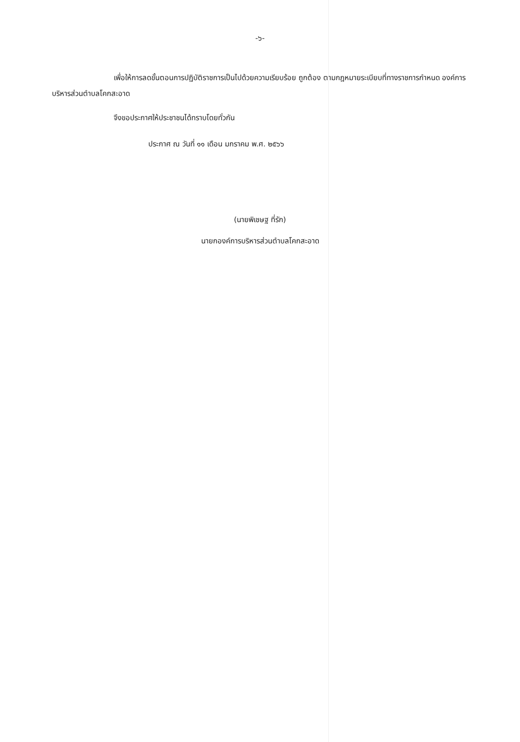-๖-
เพื่อให้การลดขั้นตอนการปฏิบัติราชการเป็นไปด้วยความเรียบร้อย ถูกต้อง ตามกฎหมายระเบียบที่ทางราชการกำหนด องค์การบริหารส่วนตำบลโคกสะอาด
จึงขอประกาศให้ประชาชนได้ทราบโดยทั่วกัน
ประกาศ ณ วันที่ ๑๑ เดือน มกราคม พ.ศ. ๒๕๖๖
 
(นายพิเชษฐ ที่รัก)
นายกองค์การบริหารส่วนตำบลโคกสะอาด